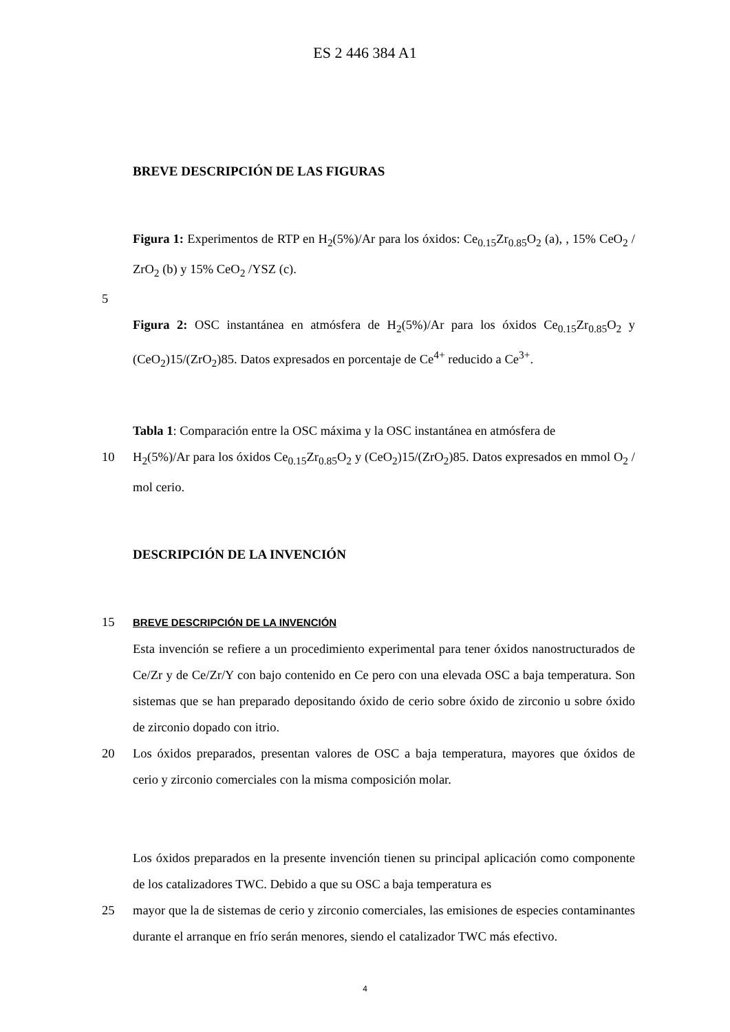ES 2 446 384 A1
BREVE DESCRIPCIÓN DE LAS FIGURAS
Figura 1: Experimentos de RTP en H<sub>2</sub>(5%)/Ar para los óxidos: Ce<sub>0.15</sub>Zr<sub>0.85</sub>O<sub>2</sub> (a), , 15% CeO<sub>2</sub> / ZrO<sub>2</sub> (b) y 15% CeO<sub>2</sub> /YSZ (c).
5
Figura 2: OSC instantánea en atmósfera de H<sub>2</sub>(5%)/Ar para los óxidos Ce<sub>0.15</sub>Zr<sub>0.85</sub>O<sub>2</sub> y (CeO<sub>2</sub>)15/(ZrO<sub>2</sub>)85. Datos expresados en porcentaje de Ce<sup>4+</sup> reducido a Ce<sup>3+</sup>.
Tabla 1: Comparación entre la OSC máxima y la OSC instantánea en atmósfera de
10 H<sub>2</sub>(5%)/Ar para los óxidos Ce<sub>0.15</sub>Zr<sub>0.85</sub>O<sub>2</sub> y (CeO<sub>2</sub>)15/(ZrO<sub>2</sub>)85. Datos expresados en mmol O<sub>2</sub> / mol cerio.
DESCRIPCIÓN DE LA INVENCIÓN
15
BREVE DESCRIPCIÓN DE LA INVENCIÓN
Esta invención se refiere a un procedimiento experimental para tener óxidos nanostructurados de Ce/Zr y de Ce/Zr/Y con bajo contenido en Ce pero con una elevada OSC a baja temperatura. Son sistemas que se han preparado depositando óxido de cerio sobre óxido de zirconio u sobre óxido de zirconio dopado con itrio.
20 Los óxidos preparados, presentan valores de OSC a baja temperatura, mayores que óxidos de cerio y zirconio comerciales con la misma composición molar.
Los óxidos preparados en la presente invención tienen su principal aplicación como componente de los catalizadores TWC. Debido a que su OSC a baja temperatura es
25 mayor que la de sistemas de cerio y zirconio comerciales, las emisiones de especies contaminantes durante el arranque en frío serán menores, siendo el catalizador TWC más efectivo.
4